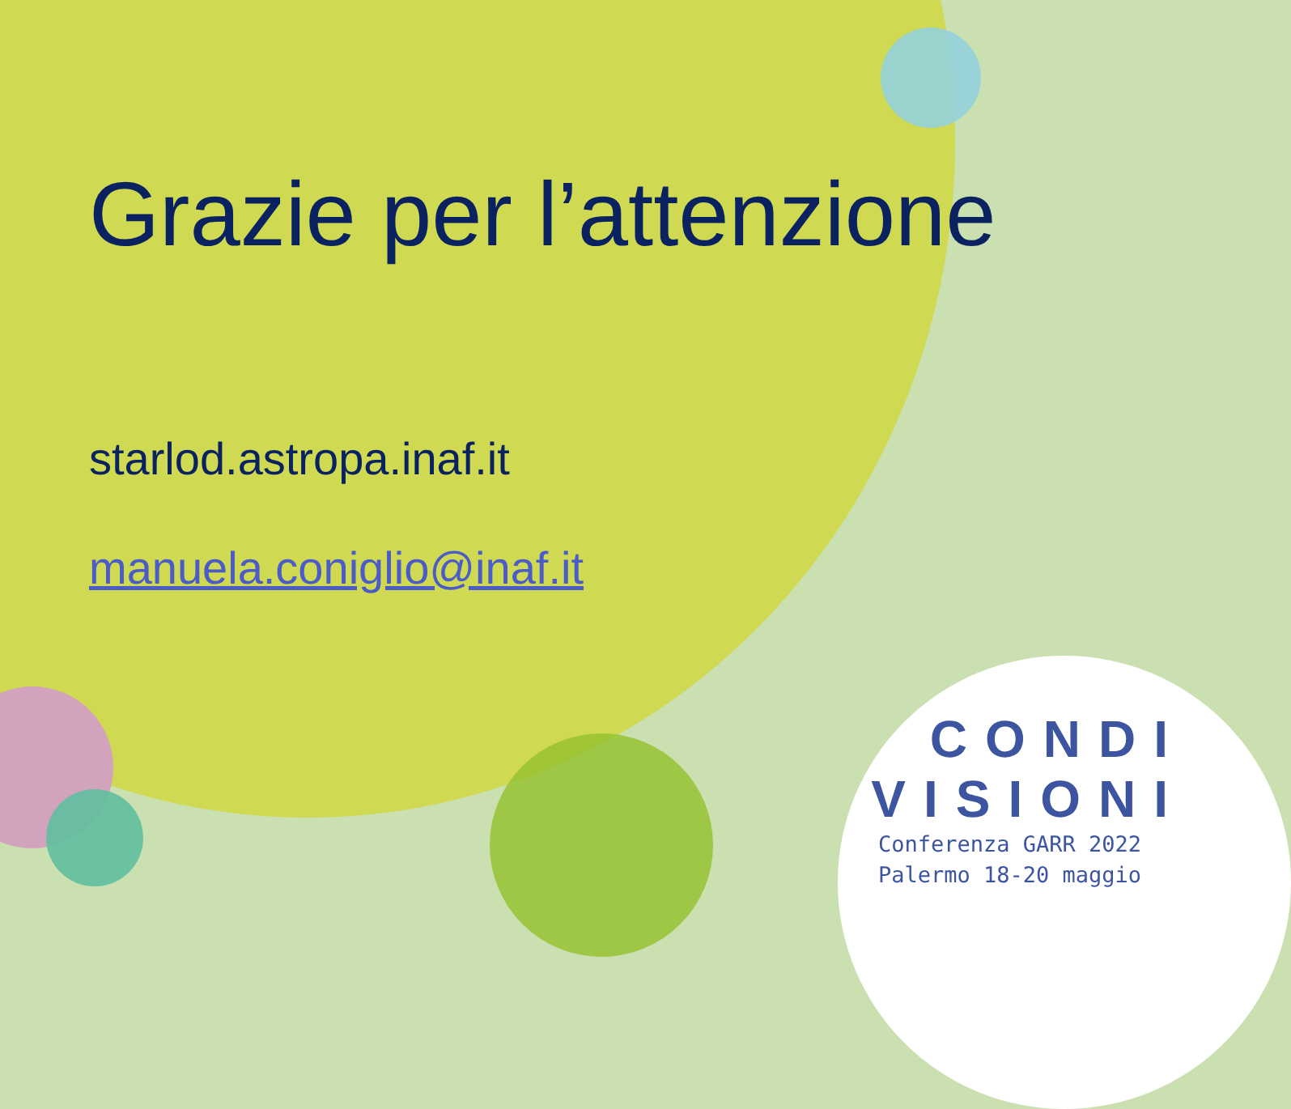Grazie per l’attenzione
starlod.astropa.inaf.it
manuela.coniglio@inaf.it
CONDI
VISIONI
Conferenza GARR 2022
Palermo 18-20 maggio